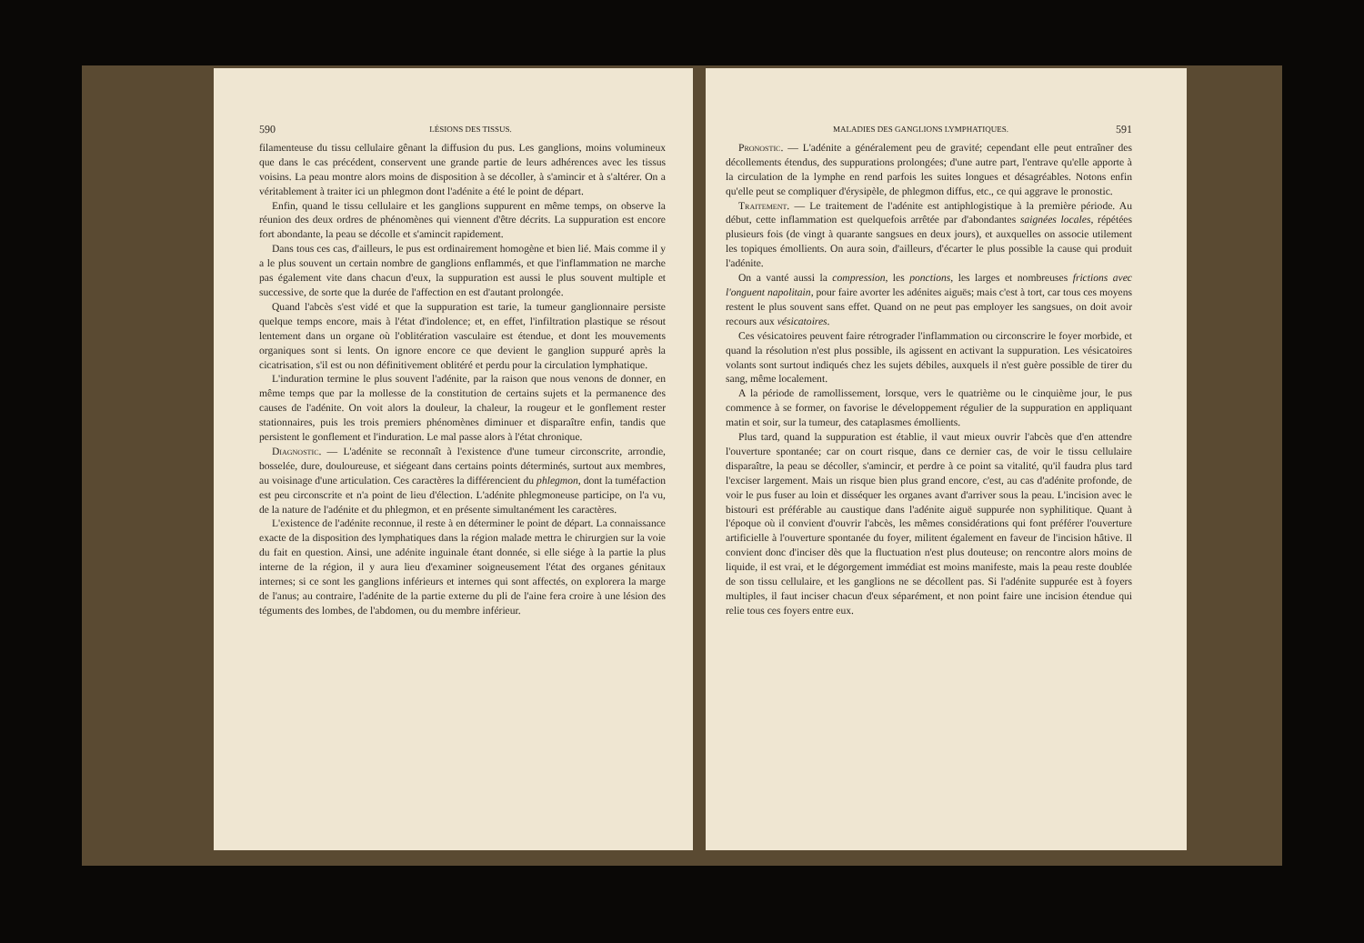590 LÉSIONS DES TISSUS.
filamenteuse du tissu cellulaire gênant la diffusion du pus. Les ganglions, moins volumineux que dans le cas précédent, conservent une grande partie de leurs adhérences avec les tissus voisins. La peau montre alors moins de disposition à se décoller, à s'amincir et à s'altérer. On a véritablement à traiter ici un phlegmon dont l'adénite a été le point de départ.
Enfin, quand le tissu cellulaire et les ganglions suppurent en même temps, on observe la réunion des deux ordres de phénomènes qui viennent d'être décrits. La suppuration est encore fort abondante, la peau se décolle et s'amincit rapidement.
Dans tous ces cas, d'ailleurs, le pus est ordinairement homogène et bien lié. Mais comme il y a le plus souvent un certain nombre de ganglions enflammés, et que l'inflammation ne marche pas également vite dans chacun d'eux, la suppuration est aussi le plus souvent multiple et successive, de sorte que la durée de l'affection en est d'autant prolongée.
Quand l'abcès s'est vidé et que la suppuration est tarie, la tumeur ganglionnaire persiste quelque temps encore, mais à l'état d'indolence; et, en effet, l'infiltration plastique se résout lentement dans un organe où l'oblitération vasculaire est étendue, et dont les mouvements organiques sont si lents. On ignore encore ce que devient le ganglion suppuré après la cicatrisation, s'il est ou non définitivement oblitéré et perdu pour la circulation lymphatique.
L'induration termine le plus souvent l'adénite, par la raison que nous venons de donner, en même temps que par la mollesse de la constitution de certains sujets et la permanence des causes de l'adénite. On voit alors la douleur, la chaleur, la rougeur et le gonflement rester stationnaires, puis les trois premiers phénomènes diminuer et disparaître enfin, tandis que persistent le gonflement et l'induration. Le mal passe alors à l'état chronique.
Diagnostic. — L'adénite se reconnaît à l'existence d'une tumeur circonscrite, arrondie, bosselée, dure, douloureuse, et siégeant dans certains points déterminés, surtout aux membres, au voisinage d'une articulation. Ces caractères la différencient du phlegmon, dont la tuméfaction est peu circonscrite et n'a point de lieu d'élection. L'adénite phlegmoneuse participe, on l'a vu, de la nature de l'adénite et du phlegmon, et en présente simultanément les caractères.
L'existence de l'adénite reconnue, il reste à en déterminer le point de départ. La connaissance exacte de la disposition des lymphatiques dans la région malade mettra le chirurgien sur la voie du fait en question. Ainsi, une adénite inguinale étant donnée, si elle siége à la partie la plus interne de la région, il y aura lieu d'examiner soigneusement l'état des organes génitaux internes; si ce sont les ganglions inférieurs et internes qui sont affectés, on explorera la marge de l'anus; au contraire, l'adénite de la partie externe du pli de l'aine fera croire à une lésion des téguments des lombes, de l'abdomen, ou du membre inférieur.
MALADIES DES GANGLIONS LYMPHATIQUES. 591
Pronostic. — L'adénite a généralement peu de gravité; cependant elle peut entraîner des décollements étendus, des suppurations prolongées; d'une autre part, l'entrave qu'elle apporte à la circulation de la lymphe en rend parfois les suites longues et désagréables. Notons enfin qu'elle peut se compliquer d'érysipèle, de phlegmon diffus, etc., ce qui aggrave le pronostic.
Traitement. — Le traitement de l'adénite est antiphlogistique à la première période. Au début, cette inflammation est quelquefois arrêtée par d'abondantes saignées locales, répétées plusieurs fois (de vingt à quarante sangsues en deux jours), et auxquelles on associe utilement les topiques émollients. On aura soin, d'ailleurs, d'écarter le plus possible la cause qui produit l'adénite.
On a vanté aussi la compression, les ponctions, les larges et nombreuses frictions avec l'onguent napolitain, pour faire avorter les adénites aiguës; mais c'est à tort, car tous ces moyens restent le plus souvent sans effet. Quand on ne peut pas employer les sangsues, on doit avoir recours aux vésicatoires.
Ces vésicatoires peuvent faire rétrograder l'inflammation ou circonscrire le foyer morbide, et quand la résolution n'est plus possible, ils agissent en activant la suppuration. Les vésicatoires volants sont surtout indiqués chez les sujets débiles, auxquels il n'est guère possible de tirer du sang, même localement.
A la période de ramollissement, lorsque, vers le quatrième ou le cinquième jour, le pus commence à se former, on favorise le développement régulier de la suppuration en appliquant matin et soir, sur la tumeur, des cataplasmes émollients.
Plus tard, quand la suppuration est établie, il vaut mieux ouvrir l'abcès que d'en attendre l'ouverture spontanée; car on court risque, dans ce dernier cas, de voir le tissu cellulaire disparaître, la peau se décoller, s'amincir, et perdre à ce point sa vitalité, qu'il faudra plus tard l'exciser largement. Mais un risque bien plus grand encore, c'est, au cas d'adénite profonde, de voir le pus fuser au loin et disséquer les organes avant d'arriver sous la peau. L'incision avec le bistouri est préférable au caustique dans l'adénite aiguë suppurée non syphilitique. Quant à l'époque où il convient d'ouvrir l'abcès, les mêmes considérations qui font préférer l'ouverture artificielle à l'ouverture spontanée du foyer, militent également en faveur de l'incision hâtive. Il convient donc d'inciser dès que la fluctuation n'est plus douteuse; on rencontre alors moins de liquide, il est vrai, et le dégorgement immédiat est moins manifeste, mais la peau reste doublée de son tissu cellulaire, et les ganglions ne se décollent pas. Si l'adénite suppurée est à foyers multiples, il faut inciser chacun d'eux séparément, et non point faire une incision étendue qui relie tous ces foyers entre eux.